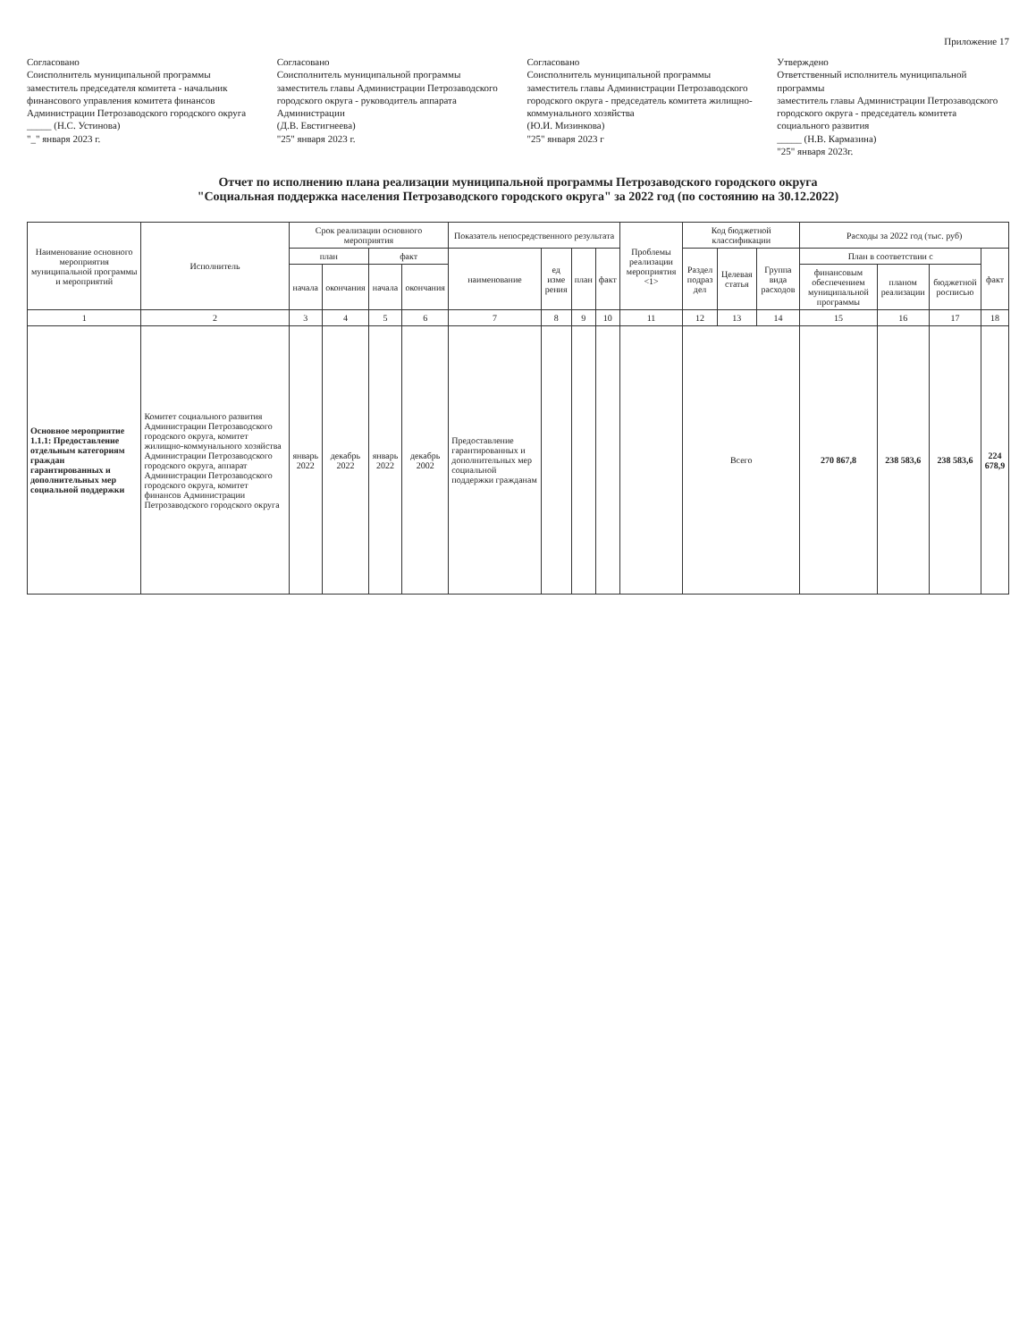Приложение 17
Согласовано
Соисполнитель муниципальной программы
заместитель председателя комитета - начальник финансового управления комитета финансов Администрации Петрозаводского городского округа
_____ (Н.С. Устинова)
"_" января 2023 г.
Согласовано
Соисполнитель муниципальной программы
заместитель главы Администрации Петрозаводского городского округа - руководитель аппарата Администрации
(Д.В. Евстигнеева)
"25" января 2023 г.
Согласовано
Соисполнитель муниципальной программы
заместитель главы Администрации Петрозаводского городского округа - председатель комитета жилищно-коммунального хозяйства
(Ю.И. Мизинкова)
"25" января 2023 г
Утверждено
Ответственный исполнитель муниципальной программы
заместитель главы Администрации Петрозаводского городского округа - председатель комитета социального развития
_____ (Н.В. Кармазина)
"25" января 2023г.
Отчет по исполнению плана реализации муниципальной программы Петрозаводского городского округа
"Социальная поддержка населения Петрозаводского городского округа" за 2022 год (по состоянию на 30.12.2022)
| Наименование основного мероприятия муниципальной программы и мероприятий | Исполнитель | Срок реализации основного мероприятия | | | | Показатель непосредственного результата | | | | Проблемы реализации мероприятия <1> | Код бюджетной классификации | | | Расходы за 2022 год (тыс. руб) | | | |
| --- | --- | --- | --- | --- | --- | --- | --- | --- | --- | --- | --- | --- | --- | --- | --- | --- | --- |
| | | план | | факт | | наименование | ед изме рения | план | факт | | Раздел подраз дел | Целевая статья | Группа вида расходов | План в соответствии с | | | факт |
| | | начала | окончания | начала | окончания | | | | | | | | | финансовым обеспечением муниципальной программы | планом реализации | бюджетной росписью | |
| 1 | 2 | 3 | 4 | 5 | 6 | 7 | 8 | 9 | 10 | 11 | 12 | 13 | 14 | 15 | 16 | 17 | 18 |
| Основное мероприятие 1.1.1: Предоставление отдельным категориям граждан гарантированных и дополнительных мер социальной поддержки | Комитет социального развития Администрации Петрозаводского городского округа, комитет жилищно-коммунального хозяйства Администрации Петрозаводского городского округа, аппарат Администрации Петрозаводского городского округа, комитет финансов Администрации Петрозаводского городского округа | январь 2022 | декабрь 2022 | январь 2022 | декабрь 2002 | Предоставление гарантированных и дополнительных мер социальной поддержки гражданам | | | | | Всего | | | 270 867,8 | 238 583,6 | 238 583,6 | 224 678,9 |